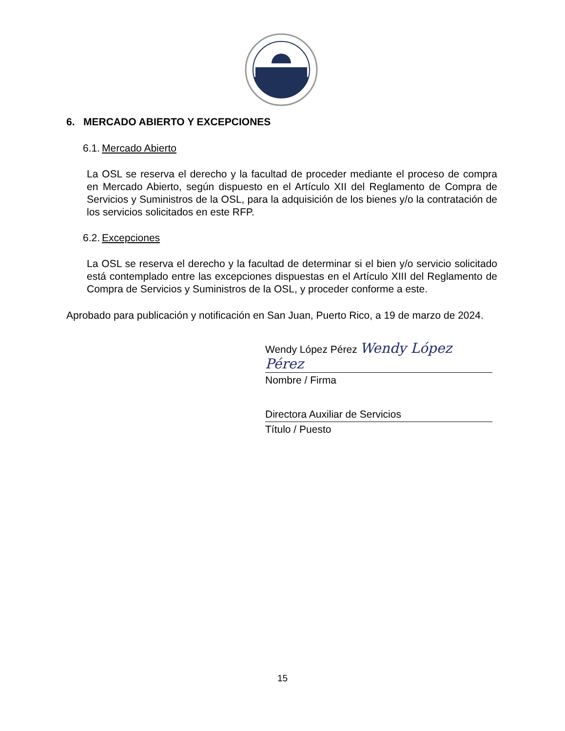6. MERCADO ABIERTO Y EXCEPCIONES
6.1. Mercado Abierto
La OSL se reserva el derecho y la facultad de proceder mediante el proceso de compra en Mercado Abierto, según dispuesto en el Artículo XII del Reglamento de Compra de Servicios y Suministros de la OSL, para la adquisición de los bienes y/o la contratación de los servicios solicitados en este RFP.
6.2. Excepciones
La OSL se reserva el derecho y la facultad de determinar si el bien y/o servicio solicitado está contemplado entre las excepciones dispuestas en el Artículo XIII del Reglamento de Compra de Servicios y Suministros de la OSL, y proceder conforme a este.
Aprobado para publicación y notificación en San Juan, Puerto Rico, a 19 de marzo de 2024.
Wendy López Pérez Wendy López Pérez
Nombre / Firma
Directora Auxiliar de Servicios
Título / Puesto
15